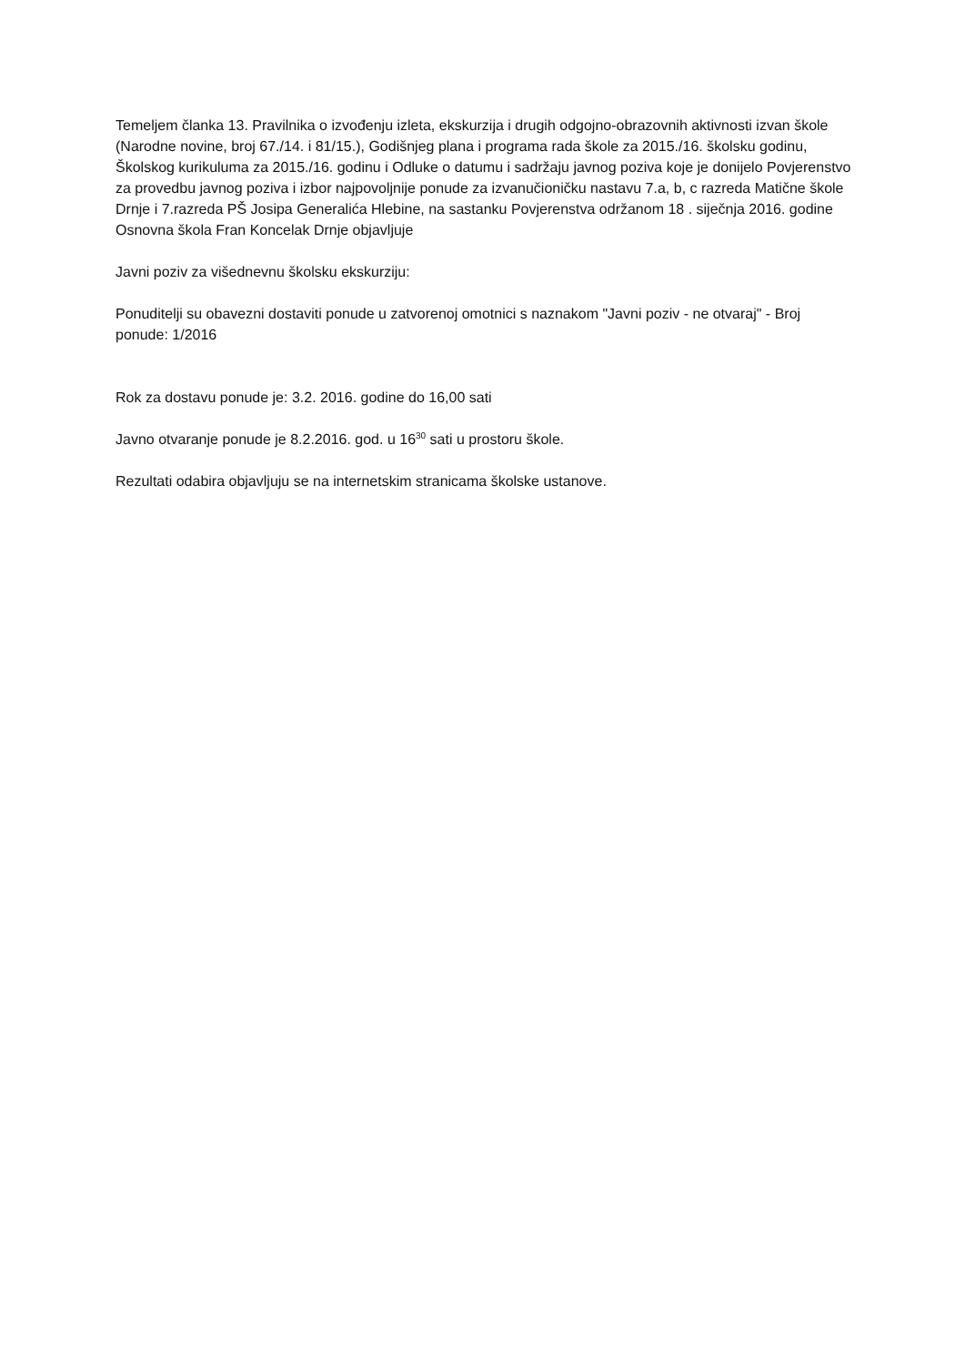Temeljem članka 13. Pravilnika o izvođenju izleta, ekskurzija i drugih odgojno-obrazovnih aktivnosti izvan škole (Narodne novine, broj 67./14. i 81/15.), Godišnjeg plana i programa rada škole za 2015./16. školsku godinu, Školskog kurikuluma za 2015./16. godinu i Odluke o datumu i sadržaju javnog poziva koje je donijelo Povjerenstvo za provedbu javnog poziva i izbor najpovoljnije ponude za izvanučioničku nastavu 7.a, b, c razreda Matične škole Drnje i 7.razreda PŠ Josipa Generalića Hlebine, na sastanku Povjerenstva održanom 18 . siječnja 2016. godine Osnovna škola Fran Koncelak Drnje objavljuje
Javni poziv za višednevnu školsku ekskurziju:
Ponuditelji su obavezni dostaviti ponude u zatvorenoj omotnici s naznakom "Javni poziv - ne otvaraj" - Broj ponude: 1/2016
Rok za dostavu ponude je: 3.2. 2016. godine do 16,00 sati
Javno otvaranje ponude je 8.2.2016. god. u 16<sup>30</sup> sati u prostoru škole.
Rezultati odabira objavljuju se na internetskim stranicama školske ustanove.